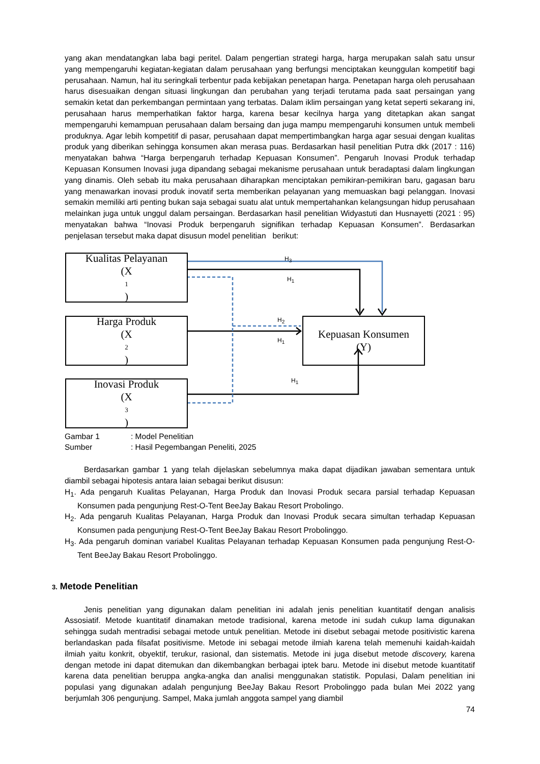yang akan mendatangkan laba bagi peritel. Dalam pengertian strategi harga, harga merupakan salah satu unsur yang mempengaruhi kegiatan-kegiatan dalam perusahaan yang berfungsi menciptakan keunggulan kompetitif bagi perusahaan. Namun, hal itu seringkali terbentur pada kebijakan penetapan harga. Penetapan harga oleh perusahaan harus disesuaikan dengan situasi lingkungan dan perubahan yang terjadi terutama pada saat persaingan yang semakin ketat dan perkembangan permintaan yang terbatas. Dalam iklim persaingan yang ketat seperti sekarang ini, perusahaan harus memperhatikan faktor harga, karena besar kecilnya harga yang ditetapkan akan sangat mempengaruhi kemampuan perusahaan dalam bersaing dan juga mampu mempengaruhi konsumen untuk membeli produknya. Agar lebih kompetitif di pasar, perusahaan dapat mempertimbangkan harga agar sesuai dengan kualitas produk yang diberikan sehingga konsumen akan merasa puas. Berdasarkan hasil penelitian Putra dkk (2017 : 116) menyatakan bahwa “Harga berpengaruh terhadap Kepuasan Konsumen”. Pengaruh Inovasi Produk terhadap Kepuasan Konsumen Inovasi juga dipandang sebagai mekanisme perusahaan untuk beradaptasi dalam lingkungan yang dinamis. Oleh sebab itu maka perusahaan diharapkan menciptakan pemikiran-pemikiran baru, gagasan baru yang menawarkan inovasi produk inovatif serta memberikan pelayanan yang memuaskan bagi pelanggan. Inovasi semakin memiliki arti penting bukan saja sebagai suatu alat untuk mempertahankan kelangsungan hidup perusahaan melainkan juga untuk unggul dalam persaingan. Berdasarkan hasil penelitian Widyastuti dan Husnayetti (2021 : 95) menyatakan bahwa “Inovasi Produk berpengaruh signifikan terhadap Kepuasan Konsumen”. Berdasarkan penjelasan tersebut maka dapat disusun model penelitian berikut:
Kualitas Pelayanan
(X<sub>1</sub>)
Harga Produk
(X<sub>2</sub>)
Inovasi Produk
(X<sub>3</sub>)
Kepuasan Konsumen
(Y)
H<sub>3</sub>
H<sub>1</sub>
H<sub>2</sub>
H<sub>1</sub>
H<sub>1</sub>
Gambar 1: Model Penelitian
Sumber: Hasil Pegembangan Peneliti, 2025
Berdasarkan gambar 1 yang telah dijelaskan sebelumnya maka dapat dijadikan jawaban sementara untuk diambil sebagai hipotesis antara laian sebagai berikut disusun:
H<sub>1</sub>. Ada pengaruh Kualitas Pelayanan, Harga Produk dan Inovasi Produk secara parsial terhadap Kepuasan Konsumen pada pengunjung Rest-O-Tent BeeJay Bakau Resort Probolingo.
H<sub>2</sub>. Ada pengaruh Kualitas Pelayanan, Harga Produk dan Inovasi Produk secara simultan terhadap Kepuasan Konsumen pada pengunjung Rest-O-Tent BeeJay Bakau Resort Probolinggo.
H<sub>3</sub>. Ada pengaruh dominan variabel Kualitas Pelayanan terhadap Kepuasan Konsumen pada pengunjung Rest-O-Tent BeeJay Bakau Resort Probolinggo.
3. Metode Penelitian
Jenis penelitian yang digunakan dalam penelitian ini adalah jenis penelitian kuantitatif dengan analisis Assosiatif. Metode kuantitatif dinamakan metode tradisional, karena metode ini sudah cukup lama digunakan sehingga sudah mentradisi sebagai metode untuk penelitian. Metode ini disebut sebagai metode positivistic karena berlandaskan pada filsafat positivisme. Metode ini sebagai metode ilmiah karena telah memenuhi kaidah-kaidah ilmiah yaitu konkrit, obyektif, terukur, rasional, dan sistematis. Metode ini juga disebut metode discovery, karena dengan metode ini dapat ditemukan dan dikembangkan berbagai iptek baru. Metode ini disebut metode kuantitatif karena data penelitian beruppa angka-angka dan analisi menggunakan statistik. Populasi, Dalam penelitian ini populasi yang digunakan adalah pengunjung BeeJay Bakau Resort Probolinggo pada bulan Mei 2022 yang berjumlah 306 pengunjung. Sampel, Maka jumlah anggota sampel yang diambil
74